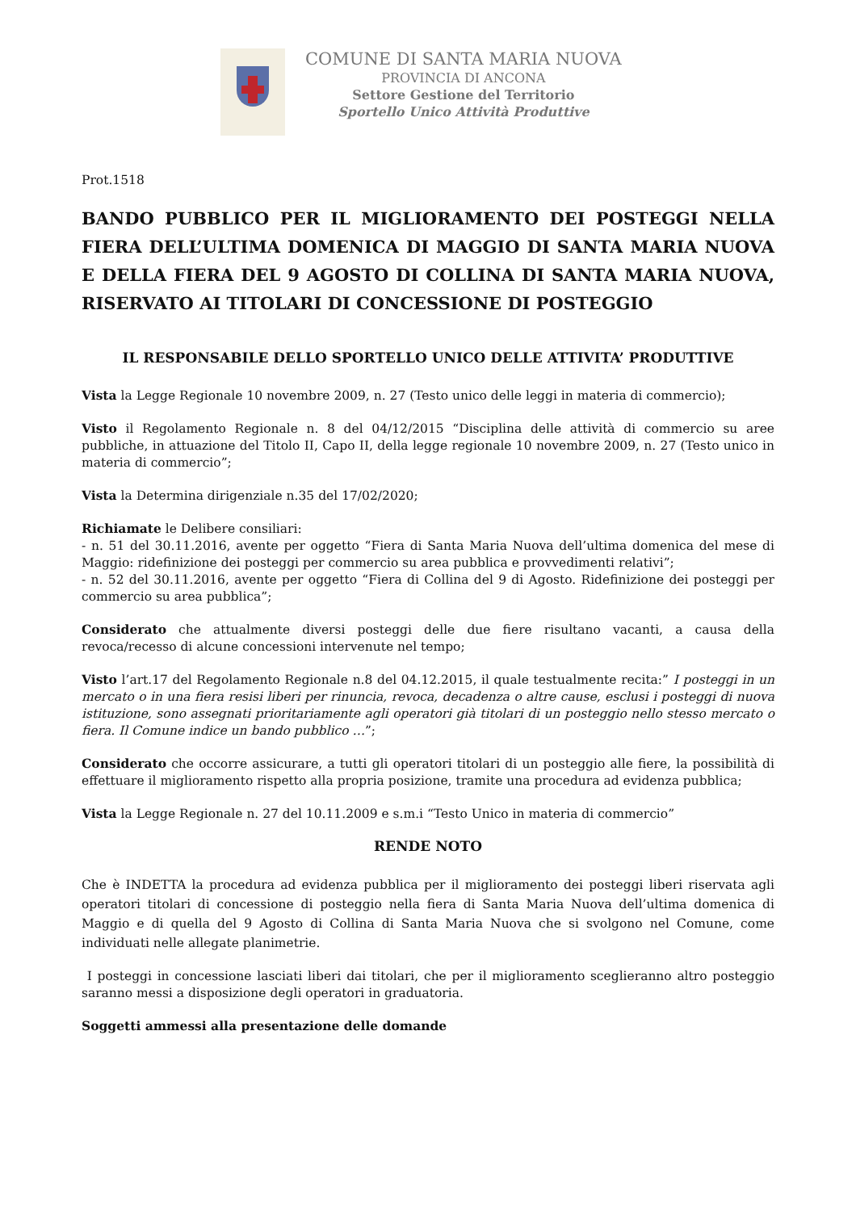COMUNE DI SANTA MARIA NUOVA
PROVINCIA DI ANCONA
Settore Gestione del Territorio
Sportello Unico Attività Produttive
Prot.1518
BANDO PUBBLICO PER IL MIGLIORAMENTO DEI POSTEGGI NELLA FIERA DELL’ULTIMA DOMENICA DI MAGGIO DI SANTA MARIA NUOVA E DELLA FIERA DEL 9 AGOSTO DI COLLINA DI SANTA MARIA NUOVA, RISERVATO AI TITOLARI DI CONCESSIONE DI POSTEGGIO
IL RESPONSABILE DELLO SPORTELLO UNICO DELLE ATTIVITA’ PRODUTTIVE
Vista la Legge Regionale 10 novembre 2009, n. 27 (Testo unico delle leggi in materia di commercio);
Visto il Regolamento Regionale n. 8 del 04/12/2015 “Disciplina delle attività di commercio su aree pubbliche, in attuazione del Titolo II, Capo II, della legge regionale 10 novembre 2009, n. 27 (Testo unico in materia di commercio”;
Vista la Determina dirigenziale n.35 del 17/02/2020;
Richiamate le Delibere consiliari:
- n. 51 del 30.11.2016, avente per oggetto “Fiera di Santa Maria Nuova dell’ultima domenica del mese di Maggio: ridefinizione dei posteggi per commercio su area pubblica e provvedimenti relativi”;
- n. 52 del 30.11.2016, avente per oggetto “Fiera di Collina del 9 di Agosto. Ridefinizione dei posteggi per commercio su area pubblica”;
Considerato che attualmente diversi posteggi delle due fiere risultano vacanti, a causa della revoca/recesso di alcune concessioni intervenute nel tempo;
Visto l’art.17 del Regolamento Regionale n.8 del 04.12.2015, il quale testualmente recita:” I posteggi in un mercato o in una fiera resisi liberi per rinuncia, revoca, decadenza o altre cause, esclusi i posteggi di nuova istituzione, sono assegnati prioritariamente agli operatori già titolari di un posteggio nello stesso mercato o fiera. Il Comune indice un bando pubblico …”;
Considerato che occorre assicurare, a tutti gli operatori titolari di un posteggio alle fiere, la possibilità di effettuare il miglioramento rispetto alla propria posizione, tramite una procedura ad evidenza pubblica;
Vista la Legge Regionale n. 27 del 10.11.2009 e s.m.i “Testo Unico in materia di commercio”
RENDE NOTO
Che è INDETTA la procedura ad evidenza pubblica per il miglioramento dei posteggi liberi riservata agli operatori titolari di concessione di posteggio nella fiera di Santa Maria Nuova dell’ultima domenica di Maggio e di quella del 9 Agosto di Collina di Santa Maria Nuova che si svolgono nel Comune, come individuati nelle allegate planimetrie.
I posteggi in concessione lasciati liberi dai titolari, che per il miglioramento sceglieranno altro posteggio saranno messi a disposizione degli operatori in graduatoria.
Soggetti ammessi alla presentazione delle domande